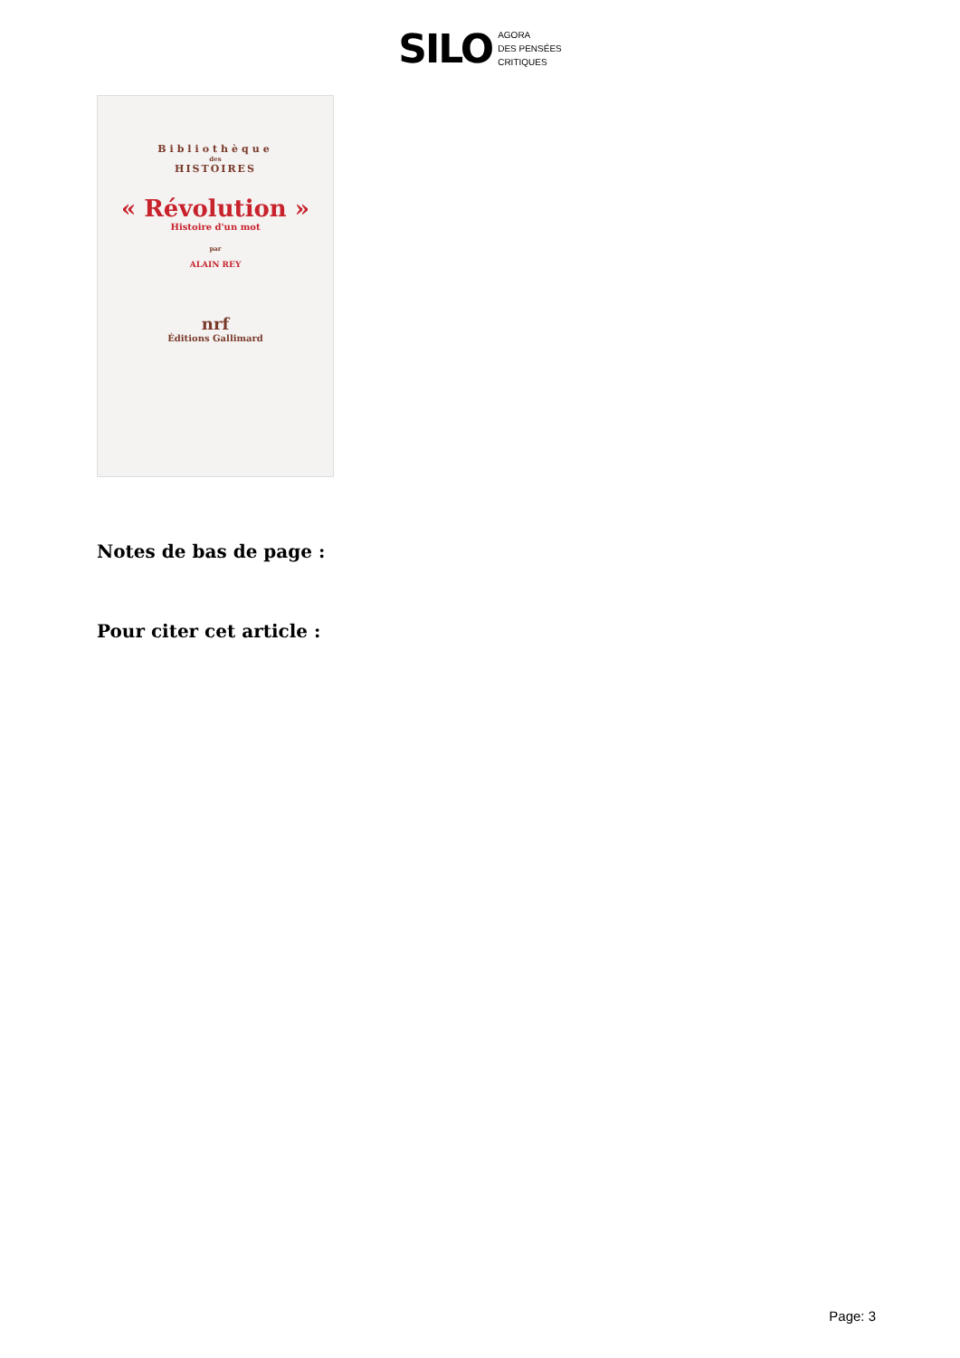SILO
AGORA
DES PENSÉES
CRITIQUES
Bibliothèque
des
HISTOIRES
« Révolution »
Histoire d'un mot
par
ALAIN REY
nrf
Éditions Gallimard
Notes de bas de page :
Pour citer cet article :
Page: 3